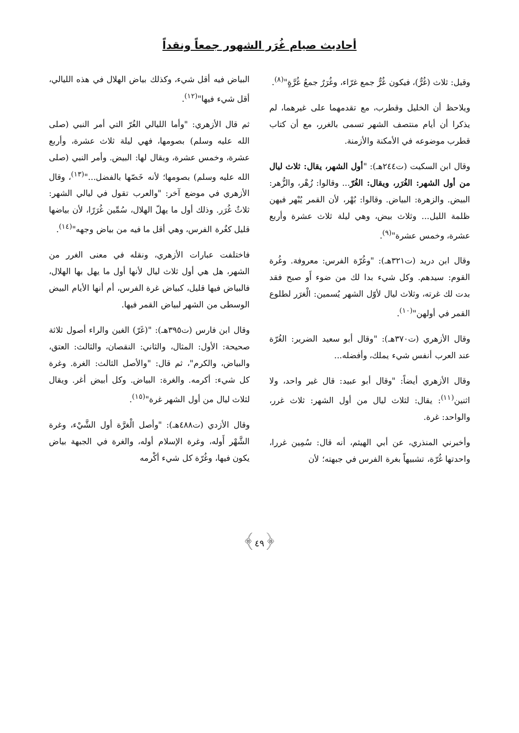أحاديث صيام غُرَر الشهور جمعاً ونقداً
وقيل: ثلاث (غُرٌّ)، فيكون غُرٌّ جمع غرّاء، وغُرَرٌ جمعُ غُرَّةٍ"<sup>(٨)</sup>.
ويلاحظ أن الخليل وقطرب، مع تقدمهما على غيرهما، لم يذكرا أن أيام منتصف الشهر تسمى بالغرر، مع أن كتاب قطرب موضوعه في الأمكنة والأزمنة.
وقال ابن السكيت (ت٢٤٤هـ): "أول الشهر، يقال: ثلاث ليال من أول الشهر: الغُرَر، ويقال: الغُرّ... وقالوا: زُهْر، والزُّهر: البيض. والزهرة: البياض. وقالوا: بُهْر، لأن القمر يُبْهر فيهن ظلمة الليل... وثلاث بيض، وهي ليلة ثلاث عشرة وأربع عشرة، وخمس عشرة"<sup>(٩)</sup>.
وقال ابن دريد (ت٣٢١هـ): "وغُرّة الفرس: معروفة. وغُرة القوم: سيدهم. وكل شيء بدا لك من ضوء أَو صبح فقد بدت لك غرته، وثلاث ليال لأوّل الشهر يُسمين: الْغرَر لطلوع القمر في أولهن"<sup>(١٠)</sup>.
وقال الأزهري (ت٣٧٠هـ): "وقال أبو سعيد الضرير: الغُرّة عند العرب أنفس شيء يملك، وأفضله...
وقال الأزهري أيضاً: "وقال أبو عبيد: قال غير واحد، ولا اثنين<sup>(١١)</sup>: يقال: لثلاث ليال من أول الشهر: ثلاث غرر، والواحد: غرة.
وأخبرني المنذري، عن أبي الهيثم، أنه قال: سُمِين غررا، واحدتها غُرّة، تشبيهاً بغرة الفرس في جبهته؛ لأن
البياض فيه أقل شيء، وكذلك بياض الهلال في هذه الليالي، أقل شيء فيها"<sup>(١٢)</sup>.
ثم قال الأزهري: "وأما الليالي الغُرّ التي أمر النبي (صلى الله عليه وسلم) بصومها، فهي ليلة ثلاث عشرة، وأربع عشرة، وخمس عشرة، ويقال لها: البيض. وأمر النبي (صلى الله عليه وسلم) بصومها؛ لأنه خَصّها بالفضل..."<sup>(١٣)</sup>، وقال الأزهري في موضع آخر: "والعرب تقول في ليالي الشهر: ثلاثٌ غُرَر. وذلك أول ما يهلّ الهلال، سُمِّين غُرَرًا، لأن بياضها قليل كغُرة الفرس، وهي أقل ما فيه من بياض وجهه"<sup>(١٤)</sup>.
فاختلفت عبارات الأزهري، ونقله في معنى الغرر من الشهر، هل هي أول ثلاث ليال لأنها أول ما يهل بها الهلال، فالبياض فيها قليل، كبياض غرة الفرس، أم أنها الأيام البيض الوسطى من الشهر لبياض القمر فيها.
وقال ابن فارس (ت٣٩٥هـ): "(غَرّ) الغين والراء أصول ثلاثة صحيحة: الأول: المثال، والثاني: النقصان، والثالث: العتق، والبياض، والكرم"، ثم قال: "والأصل الثالث: الغرة. وغرة كل شيء: أكرمه. والغرة: البياض. وكل أبيض أغر. ويقال لثلاث ليال من أول الشهر غرة"<sup>(١٥)</sup>.
وقال الأزدي (ت٤٨٨هـ): "وأصل الْغرَّة أول الشَّيْء، وغرة الشَّهْر أَوله، وغرة الإسلام أوله، والغرة في الجبهة بياض يكون فيها، وغُرّة كل شيء أكْرمه
﴿٤٩﴾